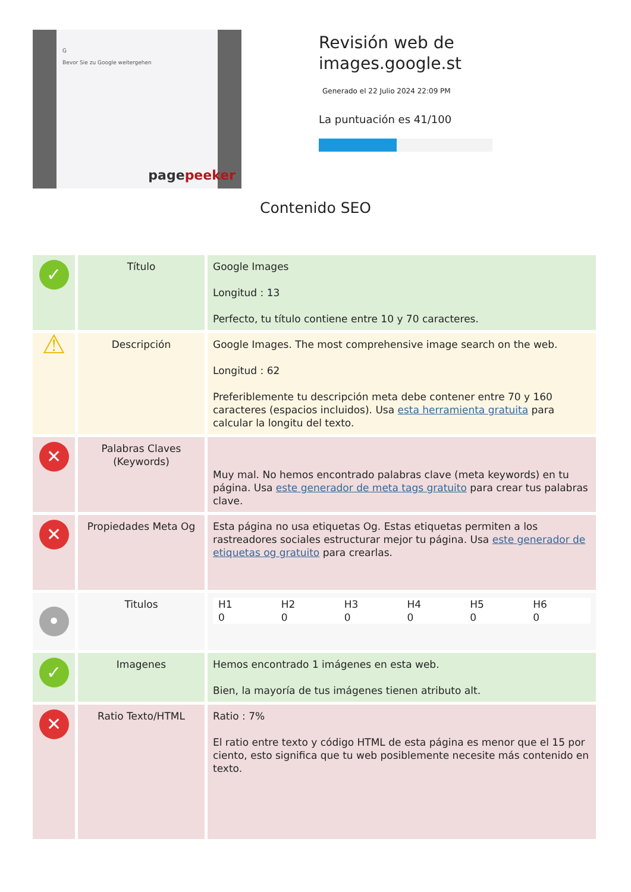G
Bevor Sie zu Google weitergehen
pagepeeker
Revisión web de images.google.st
Generado el 22 Julio 2024 22:09 PM
La puntuación es 41/100
Contenido SEO
| ✓ | Título | Google Images Longitud : 13 Perfecto, tu título contiene entre 10 y 70 caracteres. |
| ⚠ | Descripción | Google Images. The most comprehensive image search on the web. Longitud : 62 Preferiblemente tu descripción meta debe contener entre 70 y 160 caracteres (espacios incluidos). Usa esta herramienta gratuita para calcular la longitu del texto. |
| ✕ | Palabras Claves (Keywords) | Muy mal. No hemos encontrado palabras clave (meta keywords) en tu página. Usa este generador de meta tags gratuito para crear tus palabras clave. |
| ✕ | Propiedades Meta Og | Esta página no usa etiquetas Og. Estas etiquetas permiten a los rastreadores sociales estructurar mejor tu página. Usa este generador de etiquetas og gratuito para crearlas. |
| • | Titulos | / H1 / H2 / H3 / H4 / H5 / H6 / / --- / --- / --- / --- / --- / --- / / 0 / 0 / 0 / 0 / 0 / 0 / |
| ✓ | Imagenes | Hemos encontrado 1 imágenes en esta web. Bien, la mayoría de tus imágenes tienen atributo alt. |
| ✕ | Ratio Texto/HTML | Ratio : 7% El ratio entre texto y código HTML de esta página es menor que el 15 por ciento, esto significa que tu web posiblemente necesite más contenido en texto. |